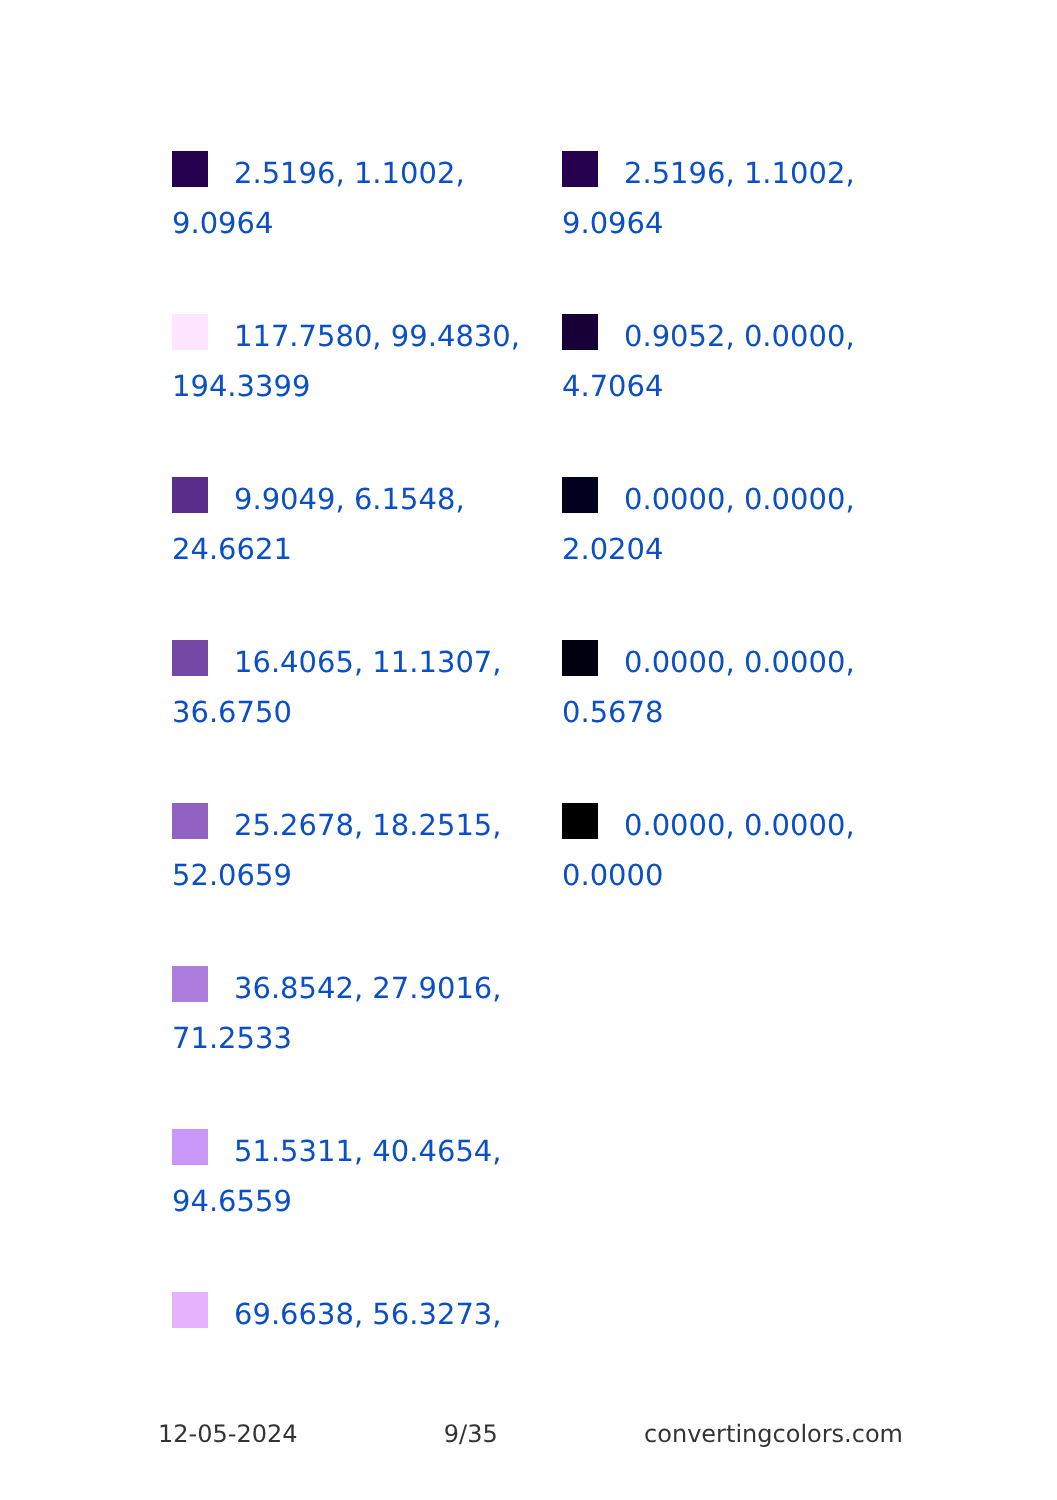2.5196, 1.1002,
9.0964
117.7580, 99.4830,
194.3399
9.9049, 6.1548,
24.6621
16.4065, 11.1307,
36.6750
25.2678, 18.2515,
52.0659
36.8542, 27.9016,
71.2533
51.5311, 40.4654,
94.6559
69.6638, 56.3273,
2.5196, 1.1002,
9.0964
0.9052, 0.0000,
4.7064
0.0000, 0.0000,
2.0204
0.0000, 0.0000,
0.5678
0.0000, 0.0000,
0.0000
12-05-2024 9/35 convertingcolors.com